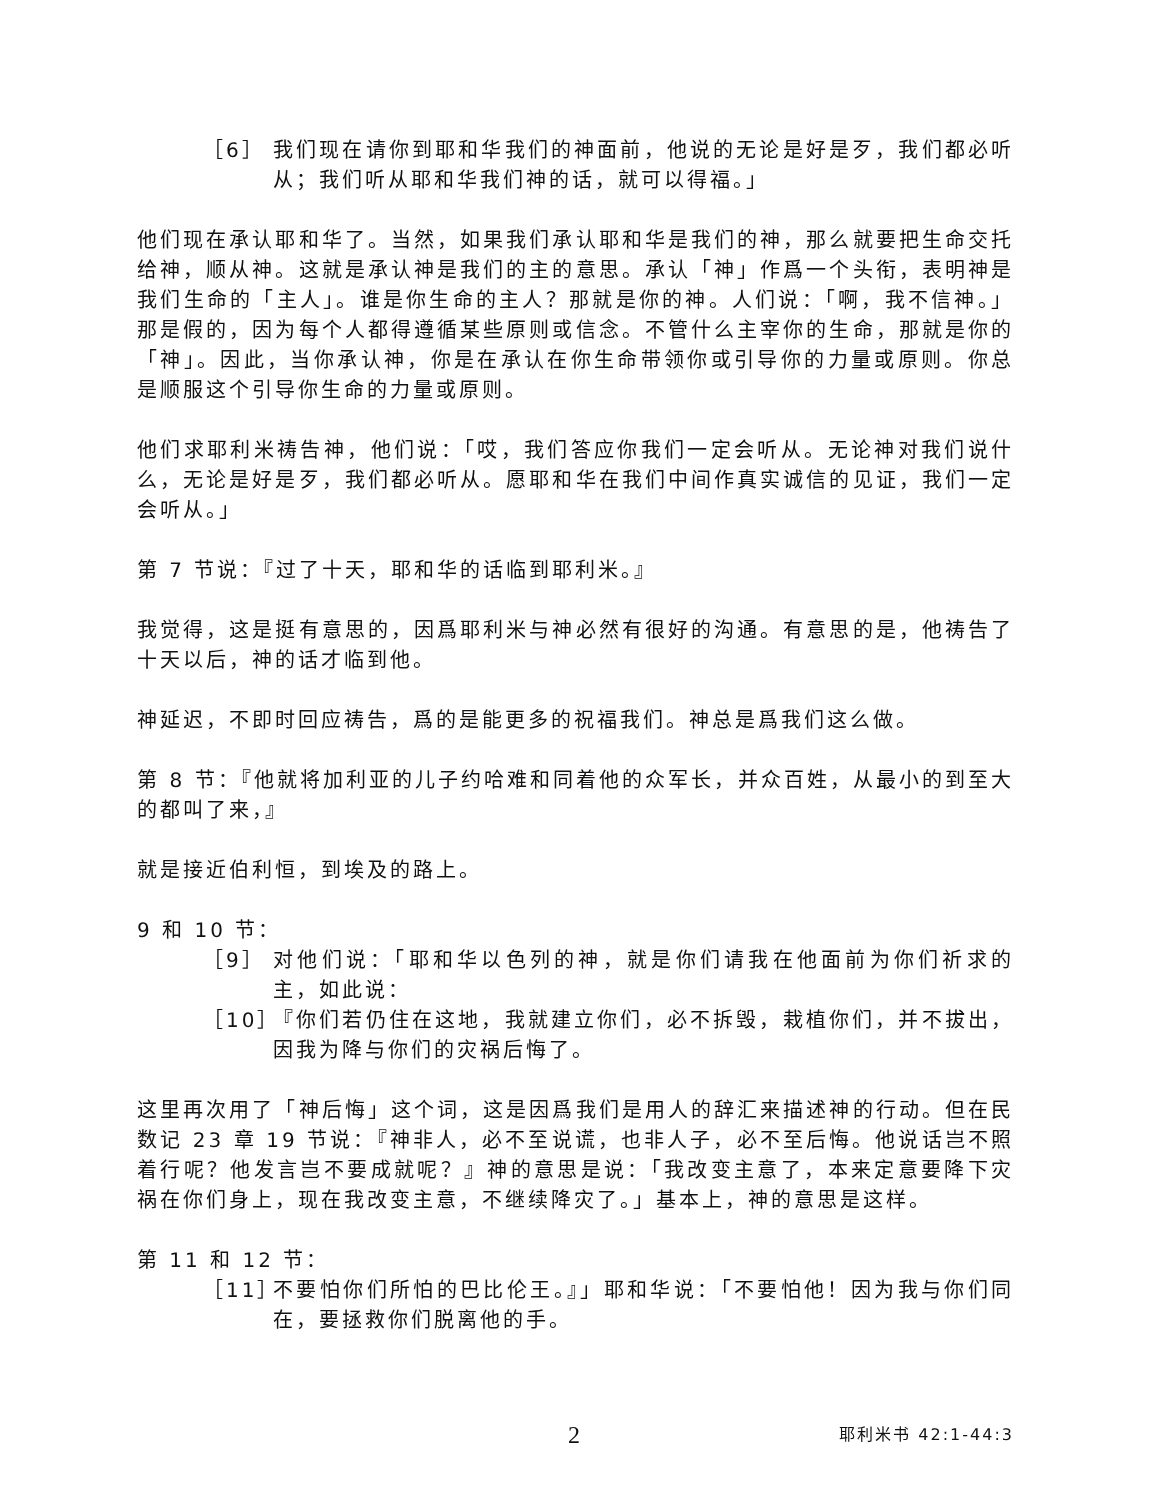［6］ 我们现在请你到耶和华我们的神面前，他说的无论是好是歹，我们都必听从；我们听从耶和华我们神的话，就可以得福。」
他们现在承认耶和华了。当然，如果我们承认耶和华是我们的神，那么就要把生命交托给神，顺从神。这就是承认神是我们的主的意思。承认「神」作爲一个头衔，表明神是我们生命的「主人」。谁是你生命的主人？那就是你的神。人们说：「啊，我不信神。」那是假的，因为每个人都得遵循某些原则或信念。不管什么主宰你的生命，那就是你的「神」。因此，当你承认神，你是在承认在你生命带领你或引导你的力量或原则。你总是顺服这个引导你生命的力量或原则。
他们求耶利米祷告神，他们说：「哎，我们答应你我们一定会听从。无论神对我们说什么，无论是好是歹，我们都必听从。愿耶和华在我们中间作真实诚信的见证，我们一定会听从。」
第 7 节说：『过了十天，耶和华的话临到耶利米。』
我觉得，这是挺有意思的，因爲耶利米与神必然有很好的沟通。有意思的是，他祷告了十天以后，神的话才临到他。
神延迟，不即时回应祷告，爲的是能更多的祝福我们。神总是爲我们这么做。
第 8 节：『他就将加利亚的儿子约哈难和同着他的众军长，并众百姓，从最小的到至大的都叫了来，』
就是接近伯利恒，到埃及的路上。
9 和 10 节：
［9］ 对他们说：「耶和华以色列的神，就是你们请我在他面前为你们祈求的主，如此说：
［10］
『你们若仍住在这地，我就建立你们，必不拆毁，栽植你们，并不拔出，因我为降与你们的灾祸后悔了。
这里再次用了「神后悔」这个词，这是因爲我们是用人的辞汇来描述神的行动。但在民数记 23 章 19 节说：『神非人，必不至说谎，也非人子，必不至后悔。他说话岂不照着行呢？他发言岂不要成就呢？』神的意思是说：「我改变主意了，本来定意要降下灾祸在你们身上，现在我改变主意，不继续降灾了。」基本上，神的意思是这样。
第 11 和 12 节：
［11］
不要怕你们所怕的巴比伦王。』」耶和华说：「不要怕他！因为我与你们同在，要拯救你们脱离他的手。
2 耶利米书 42:1-44:3